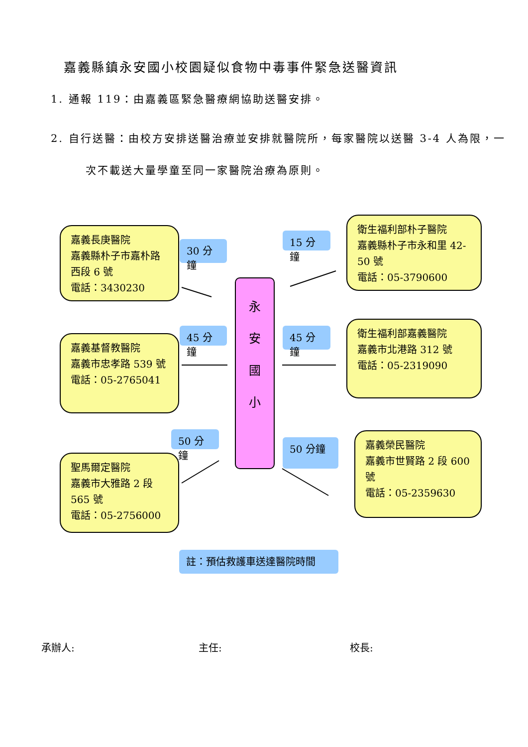嘉義縣鎮永安國小校園疑似食物中毒事件緊急送醫資訊
1. 通報 119：由嘉義區緊急醫療網協助送醫安排。
2. 自行送醫：由校方安排送醫治療並安排就醫院所，每家醫院以送醫 3-4 人為限，一
次不載送大量學童至同一家醫院治療為原則。
嘉義長庚醫院
嘉義縣朴子市嘉朴路西段 6 號
電話：3430230
30 分鐘
15 分鐘
衛生福利部朴子醫院
嘉義縣朴子市永和里 42-50 號
電話：05-3790600
永
安
國
小
45 分鐘
嘉義基督教醫院
嘉義市忠孝路 539 號
電話：05-2765041
45 分鐘
衛生福利部嘉義醫院
嘉義市北港路 312 號
電話：05-2319090
50 分鐘
聖馬爾定醫院
嘉義市大雅路 2 段 565 號
電話：05-2756000
50 分鐘
嘉義榮民醫院
嘉義市世賢路 2 段 600 號
電話：05-2359630
註：預估救護車送達醫院時間
承辦人: 主任: 校長: